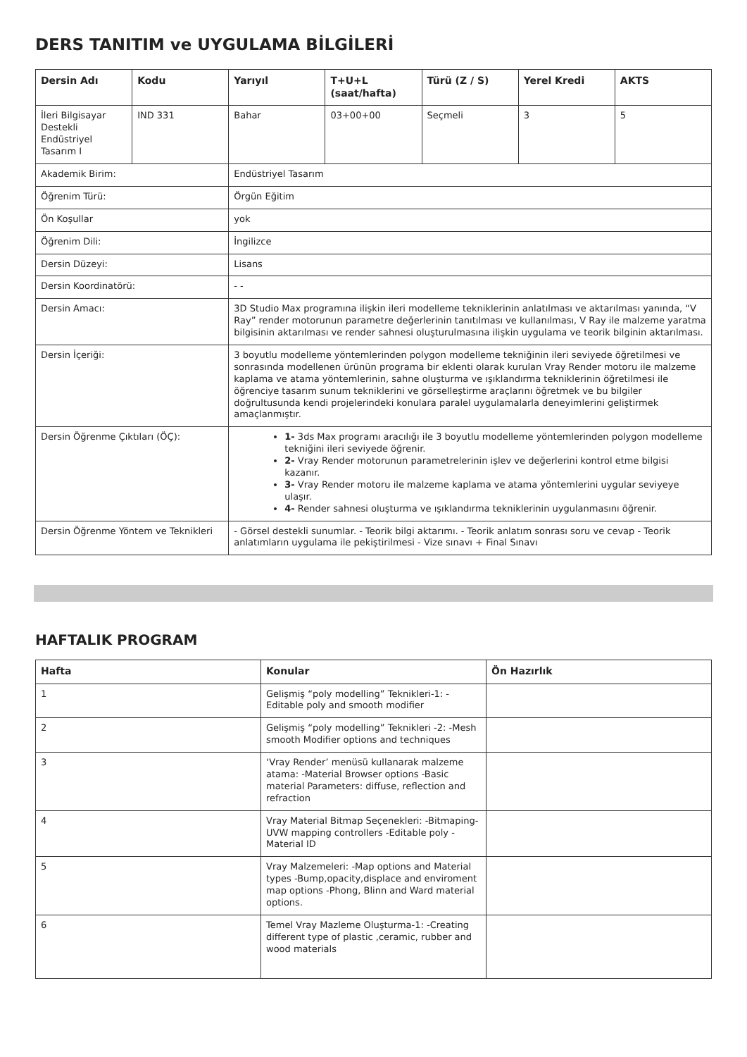DERS TANITIM ve UYGULAMA BİLGİLERİ
| Dersin Adı | Kodu | Yarıyıl | T+U+L (saat/hafta) | Türü (Z / S) | Yerel Kredi | AKTS |
| --- | --- | --- | --- | --- | --- | --- |
| İleri Bilgisayar Destekli Endüstriyel Tasarım I | IND 331 | Bahar | 03+00+00 | Seçmeli | 3 | 5 |
| Akademik Birim: | | Endüstriyel Tasarım | | | | |
| Öğrenim Türü: | | Örgün Eğitim | | | | |
| Ön Koşullar | | yok | | | | |
| Öğrenim Dili: | | İngilizce | | | | |
| Dersin Düzeyi: | | Lisans | | | | |
| Dersin Koordinatörü: | | - - | | | | |
| Dersin Amacı: | | 3D Studio Max programına ilişkin ileri modelleme tekniklerinin anlatılması ve aktarılması yanında, “V Ray” render motorunun parametre değerlerinin tanıtılması ve kullanılması, V Ray ile malzeme yaratma bilgisinin aktarılması ve render sahnesi oluşturulmasına ilişkin uygulama ve teorik bilginin aktarılması. | | | | |
| Dersin İçeriği: | | 3 boyutlu modelleme yöntemlerinden polygon modelleme tekniğinin ileri seviyede öğretilmesi ve sonrasında modellenen ürünün programa bir eklenti olarak kurulan Vray Render motoru ile malzeme kaplama ve atama yöntemlerinin, sahne oluşturma ve ışıklandırma tekniklerinin öğretilmesi ile öğrenciye tasarım sunum tekniklerini ve görselleştirme araçlarını öğretmek ve bu bilgiler doğrultusunda kendi projelerindeki konulara paralel uygulamalarla deneyimlerini geliştirmek amaçlanmıştır. | | | | |
| Dersin Öğrenme Çıktıları (ÖÇ): | | 1- 3ds Max programı aracılığı ile 3 boyutlu modelleme yöntemlerinden polygon modelleme tekniğini ileri seviyede öğrenir. 2- Vray Render motorunun parametrelerinin işlev ve değerlerini kontrol etme bilgisi kazanır. 3- Vray Render motoru ile malzeme kaplama ve atama yöntemlerini uygular seviyeye ulaşır. 4- Render sahnesi oluşturma ve ışıklandırma tekniklerinin uygulanmasını öğrenir. | | | | |
| Dersin Öğrenme Yöntem ve Teknikleri | | - Görsel destekli sunumlar. - Teorik bilgi aktarımı. - Teorik anlatım sonrası soru ve cevap - Teorik anlatımların uygulama ile pekiştirilmesi - Vize sınavı + Final Sınavı | | | | |
HAFTALIK PROGRAM
| Hafta | Konular | Ön Hazırlık |
| --- | --- | --- |
| 1 | Gelişmiş “poly modelling” Teknikleri-1: -Editable poly and smooth modifier | |
| 2 | Gelişmiş “poly modelling” Teknikleri -2: -Mesh smooth Modifier options and techniques | |
| 3 | ‘Vray Render’ menüsü kullanarak malzeme atama: -Material Browser options -Basic material Parameters: diffuse, reflection and refraction | |
| 4 | Vray Material Bitmap Seçenekleri: -Bitmaping-UVW mapping controllers -Editable poly -Material ID | |
| 5 | Vray Malzemeleri: -Map options and Material types -Bump,opacity,displace and enviroment map options -Phong, Blinn and Ward material options. | |
| 6 | Temel Vray Mazleme Oluşturma-1: -Creating different type of plastic ,ceramic, rubber and wood materials | |